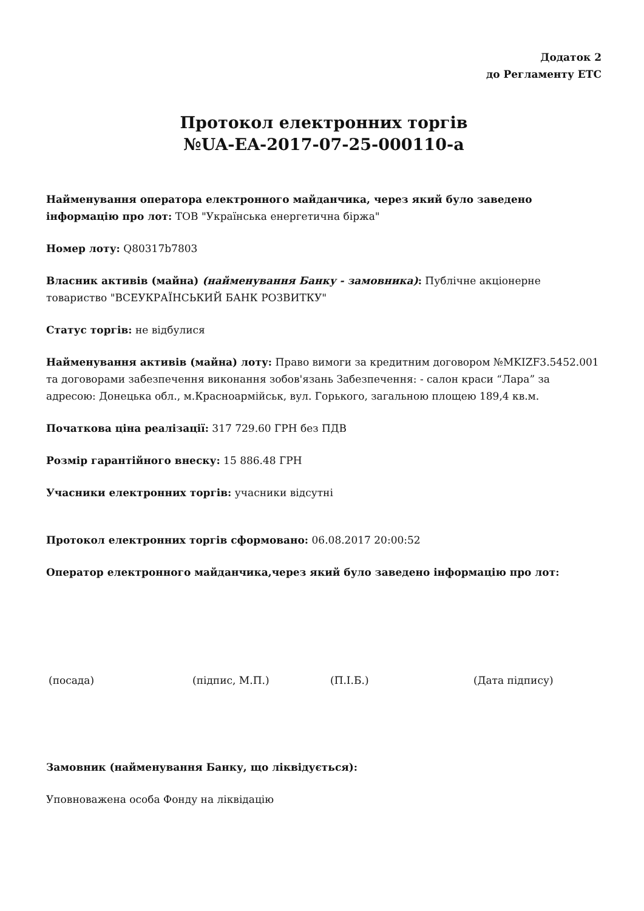Додаток 2
до Регламенту ЕТС
Протокол електронних торгів
№UA-EA-2017-07-25-000110-a
Найменування оператора електронного майданчика, через який було заведено інформацію про лот: ТОВ "Українська енергетична біржа"
Номер лоту: Q80317b7803
Власник активів (майна) (найменування Банку - замовника): Публічне акціонерне товариство "ВСЕУКРАЇНСЬКИЙ БАНК РОЗВИТКУ"
Статус торгів: не відбулися
Найменування активів (майна) лоту: Право вимоги за кредитним договором №MKIZF3.5452.001 та договорами забезпечення виконання зобов'язань Забезпечення: - салон краси “Лара” за адресою: Донецька обл., м.Красноармійськ, вул. Горького, загальною площею 189,4 кв.м.
Початкова ціна реалізації: 317 729.60 ГРН без ПДВ
Розмір гарантійного внеску: 15 886.48 ГРН
Учасники електронних торгів: учасники відсутні
Протокол електронних торгів сформовано: 06.08.2017 20:00:52
Оператор електронного майданчика,через який було заведено інформацію про лот:
(посада) (підпис, М.П.) (П.І.Б.) (Дата підпису)
Замовник (найменування Банку, що ліквідується):
Уповноважена особа Фонду на ліквідацію